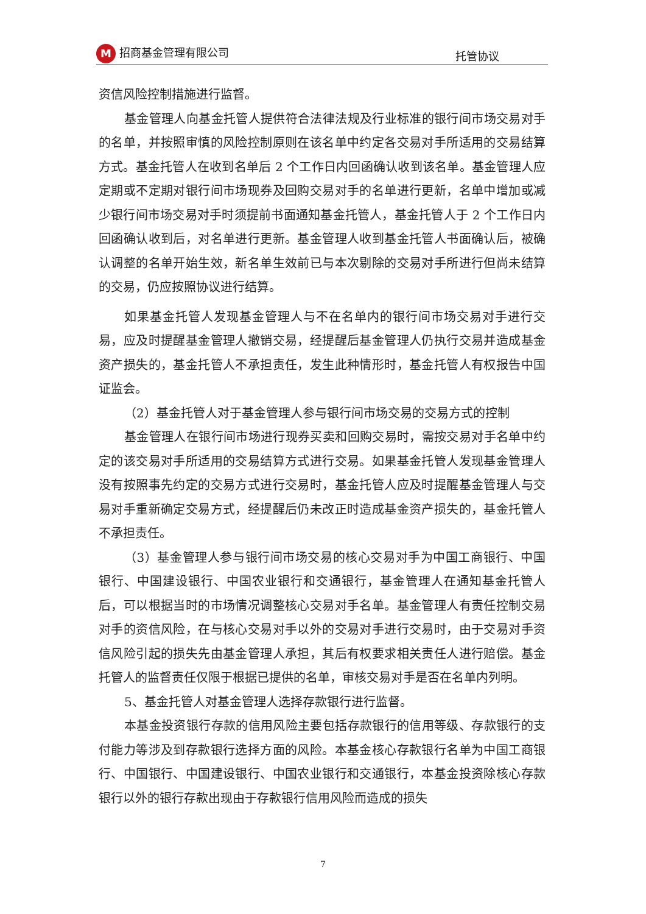M招商基金管理有限公司 托管协议
资信风险控制措施进行监督。
基金管理人向基金托管人提供符合法律法规及行业标准的银行间市场交易对手的名单，并按照审慎的风险控制原则在该名单中约定各交易对手所适用的交易结算方式。基金托管人在收到名单后 2 个工作日内回函确认收到该名单。基金管理人应定期或不定期对银行间市场现券及回购交易对手的名单进行更新，名单中增加或减少银行间市场交易对手时须提前书面通知基金托管人，基金托管人于 2 个工作日内回函确认收到后，对名单进行更新。基金管理人收到基金托管人书面确认后，被确认调整的名单开始生效，新名单生效前已与本次剔除的交易对手所进行但尚未结算的交易，仍应按照协议进行结算。
如果基金托管人发现基金管理人与不在名单内的银行间市场交易对手进行交易，应及时提醒基金管理人撤销交易，经提醒后基金管理人仍执行交易并造成基金资产损失的，基金托管人不承担责任，发生此种情形时，基金托管人有权报告中国证监会。
（2）基金托管人对于基金管理人参与银行间市场交易的交易方式的控制
基金管理人在银行间市场进行现券买卖和回购交易时，需按交易对手名单中约定的该交易对手所适用的交易结算方式进行交易。如果基金托管人发现基金管理人没有按照事先约定的交易方式进行交易时，基金托管人应及时提醒基金管理人与交易对手重新确定交易方式，经提醒后仍未改正时造成基金资产损失的，基金托管人不承担责任。
（3）基金管理人参与银行间市场交易的核心交易对手为中国工商银行、中国银行、中国建设银行、中国农业银行和交通银行，基金管理人在通知基金托管人后，可以根据当时的市场情况调整核心交易对手名单。基金管理人有责任控制交易对手的资信风险，在与核心交易对手以外的交易对手进行交易时，由于交易对手资信风险引起的损失先由基金管理人承担，其后有权要求相关责任人进行赔偿。基金托管人的监督责任仅限于根据已提供的名单，审核交易对手是否在名单内列明。
5、基金托管人对基金管理人选择存款银行进行监督。
本基金投资银行存款的信用风险主要包括存款银行的信用等级、存款银行的支付能力等涉及到存款银行选择方面的风险。本基金核心存款银行名单为中国工商银行、中国银行、中国建设银行、中国农业银行和交通银行，本基金投资除核心存款银行以外的银行存款出现由于存款银行信用风险而造成的损失
7